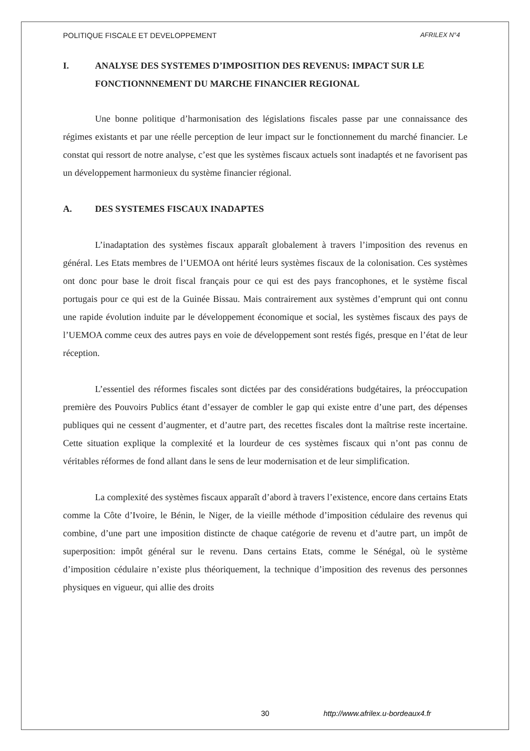POLITIQUE FISCALE ET DEVELOPPEMENT AFRILEX N°4
I. ANALYSE DES SYSTEMES D’IMPOSITION DES REVENUS: IMPACT SUR LE FONCTIONNNEMENT DU MARCHE FINANCIER REGIONAL
Une bonne politique d’harmonisation des législations fiscales passe par une connaissance des régimes existants et par une réelle perception de leur impact sur le fonctionnement du marché financier. Le constat qui ressort de notre analyse, c’est que les systèmes fiscaux actuels sont inadaptés et ne favorisent pas un développement harmonieux du système financier régional.
A. DES SYSTEMES FISCAUX INADAPTES
L’inadaptation des systèmes fiscaux apparaît globalement à travers l’imposition des revenus en général. Les Etats membres de l’UEMOA ont hérité leurs systèmes fiscaux de la colonisation. Ces systèmes ont donc pour base le droit fiscal français pour ce qui est des pays francophones, et le système fiscal portugais pour ce qui est de la Guinée Bissau. Mais contrairement aux systèmes d’emprunt qui ont connu une rapide évolution induite par le développement économique et social, les systèmes fiscaux des pays de l’UEMOA comme ceux des autres pays en voie de développement sont restés figés, presque en l’état de leur réception.
L’essentiel des réformes fiscales sont dictées par des considérations budgétaires, la préoccupation première des Pouvoirs Publics étant d’essayer de combler le gap qui existe entre d’une part, des dépenses publiques qui ne cessent d’augmenter, et d’autre part, des recettes fiscales dont la maîtrise reste incertaine. Cette situation explique la complexité et la lourdeur de ces systèmes fiscaux qui n’ont pas connu de véritables réformes de fond allant dans le sens de leur modernisation et de leur simplification.
La complexité des systèmes fiscaux apparaît d’abord à travers l’existence, encore dans certains Etats comme la Côte d’Ivoire, le Bénin, le Niger, de la vieille méthode d’imposition cédulaire des revenus qui combine, d’une part une imposition distincte de chaque catégorie de revenu et d’autre part, un impôt de superposition: impôt général sur le revenu. Dans certains Etats, comme le Sénégal, où le système d’imposition cédulaire n’existe plus théoriquement, la technique d’imposition des revenus des personnes physiques en vigueur, qui allie des droits
30 http://www.afrilex.u-bordeaux4.fr